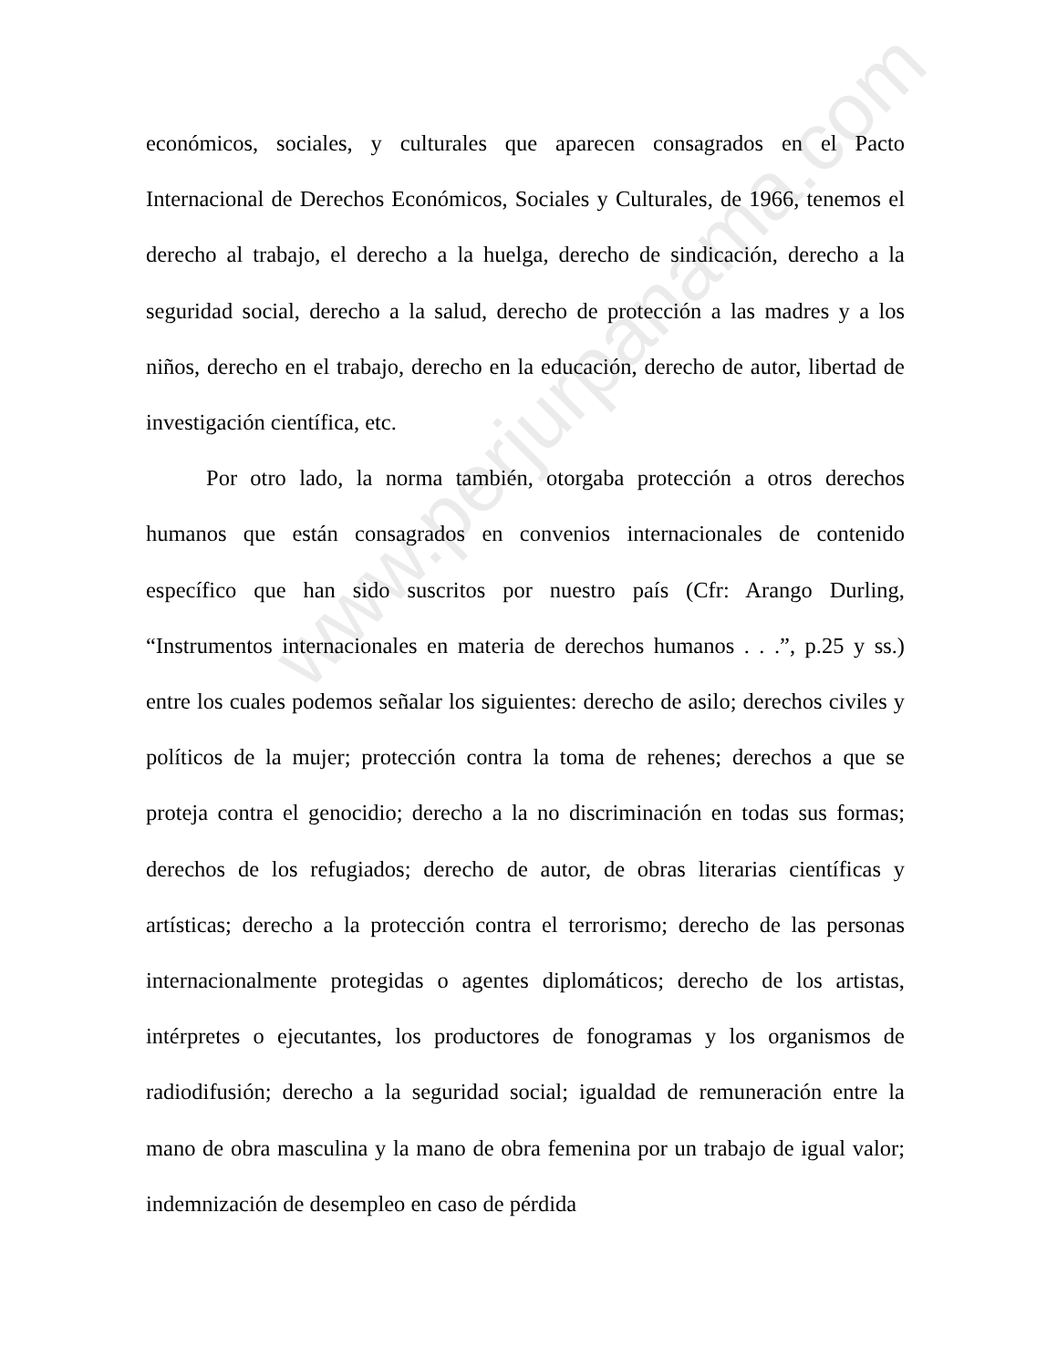económicos, sociales, y culturales que aparecen consagrados en el Pacto Internacional de Derechos Económicos, Sociales y Culturales, de 1966, tenemos el derecho al trabajo, el derecho a la huelga, derecho de sindicación, derecho a la seguridad social, derecho a la salud, derecho de protección a las madres y a los niños, derecho en el trabajo, derecho en la educación, derecho de autor, libertad de investigación científica, etc.
Por otro lado, la norma también, otorgaba protección a otros derechos humanos que están consagrados en convenios internacionales de contenido específico que han sido suscritos por nuestro país (Cfr: Arango Durling, “Instrumentos internacionales en materia de derechos humanos . . .”, p.25 y ss.) entre los cuales podemos señalar los siguientes: derecho de asilo; derechos civiles y políticos de la mujer; protección contra la toma de rehenes; derechos a que se proteja contra el genocidio; derecho a la no discriminación en todas sus formas; derechos de los refugiados; derecho de autor, de obras literarias científicas y artísticas; derecho a la protección contra el terrorismo; derecho de las personas internacionalmente protegidas o agentes diplomáticos; derecho de los artistas, intérpretes o ejecutantes, los productores de fonogramas y los organismos de radiodifusión; derecho a la seguridad social; igualdad de remuneración entre la mano de obra masculina y la mano de obra femenina por un trabajo de igual valor; indemnización de desempleo en caso de pérdida
www.perjurpanama.com